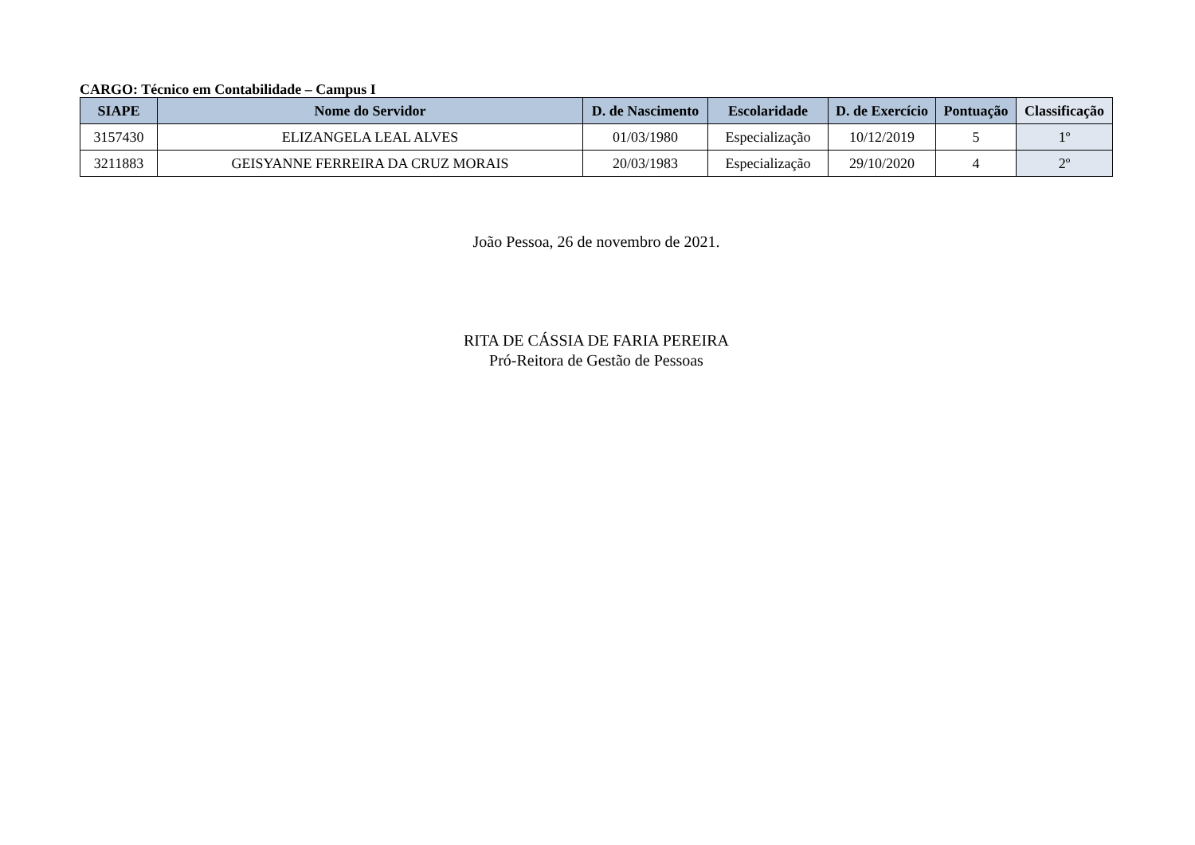CARGO: Técnico em Contabilidade – Campus I
| SIAPE | Nome do Servidor | D. de Nascimento | Escolaridade | D. de Exercício | Pontuação | Classificação |
| --- | --- | --- | --- | --- | --- | --- |
| 3157430 | ELIZANGELA LEAL ALVES | 01/03/1980 | Especialização | 10/12/2019 | 5 | 1º |
| 3211883 | GEISYANNE FERREIRA DA CRUZ MORAIS | 20/03/1983 | Especialização | 29/10/2020 | 4 | 2º |
João Pessoa, 26 de novembro de 2021.
RITA DE CÁSSIA DE FARIA PEREIRA
Pró-Reitora de Gestão de Pessoas